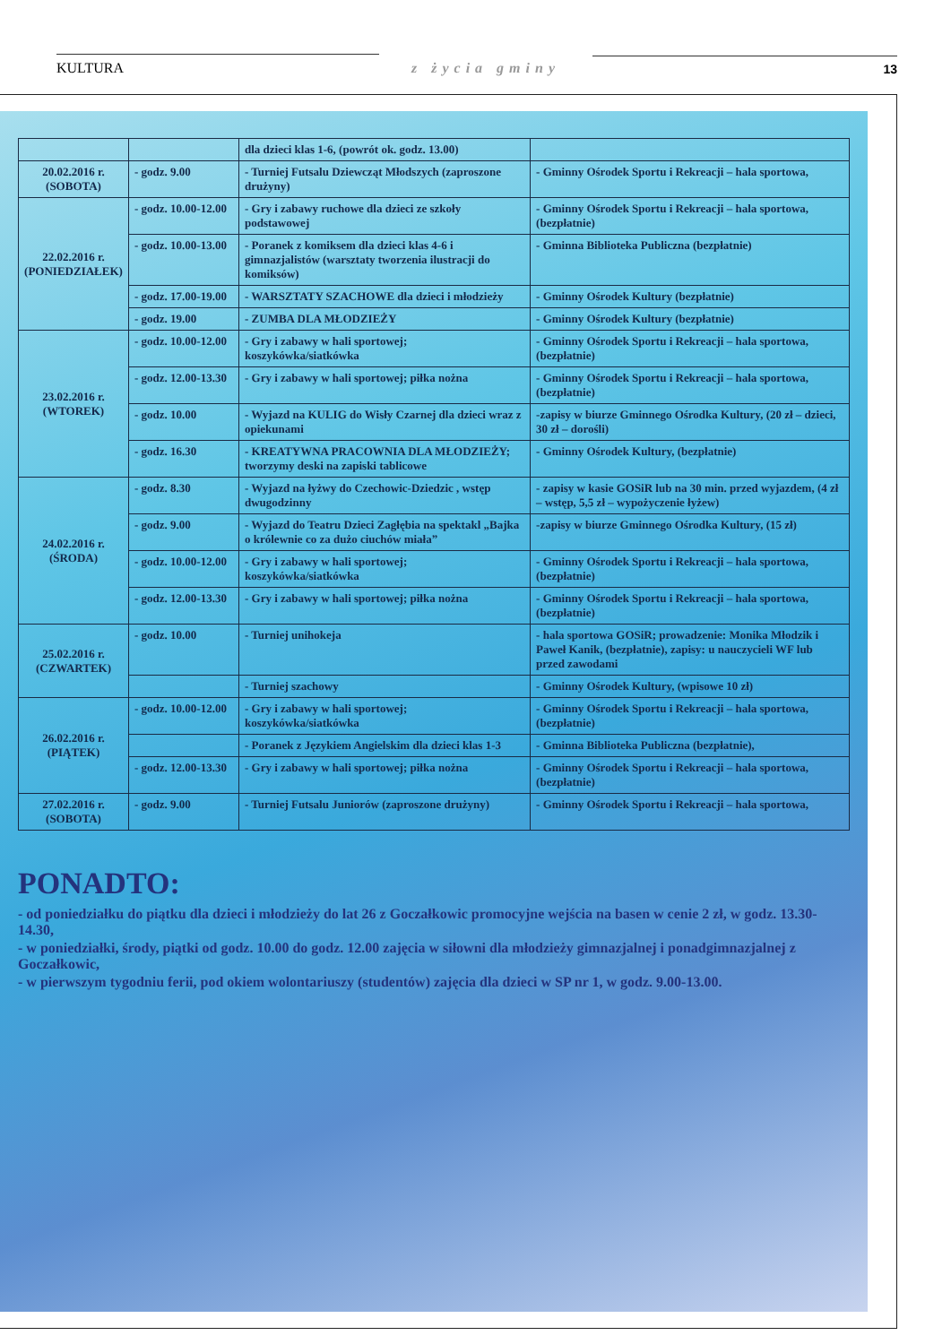KULTURA
z życia gminy
13
| | | dla dzieci klas 1-6, (powrót ok. godz. 13.00) | |
| 20.02.2016 r. (SOBOTA) | - godz. 9.00 | - Turniej Futsalu Dziewcząt Młodszych (zaproszone drużyny) | - Gminny Ośrodek Sportu i Rekreacji – hala sportowa, |
| 22.02.2016 r. (PONIEDZIAŁEK) | - godz. 10.00-12.00 | - Gry i zabawy ruchowe dla dzieci ze szkoły podstawowej | - Gminny Ośrodek Sportu i Rekreacji – hala sportowa, (bezpłatnie) |
| | - godz. 10.00-13.00 | - Poranek z komiksem dla dzieci klas 4-6 i gimnazjalistów (warsztaty tworzenia ilustracji do komiksów) | - Gminna Biblioteka Publiczna (bezpłatnie) |
| | - godz. 17.00-19.00 | - WARSZTATY SZACHOWE dla dzieci i młodzieży | - Gminny Ośrodek Kultury (bezpłatnie) |
| | - godz. 19.00 | - ZUMBA DLA MŁODZIEŻY | - Gminny Ośrodek Kultury (bezpłatnie) |
| 23.02.2016 r. (WTOREK) | - godz. 10.00-12.00 | - Gry i zabawy w hali sportowej; koszykówka/siatkówka | - Gminny Ośrodek Sportu i Rekreacji – hala sportowa, (bezpłatnie) |
| | - godz. 12.00-13.30 | - Gry i zabawy w hali sportowej; piłka nożna | - Gminny Ośrodek Sportu i Rekreacji – hala sportowa, (bezpłatnie) |
| | - godz. 10.00 | - Wyjazd na KULIG do Wisły Czarnej dla dzieci wraz z opiekunami | -zapisy w biurze Gminnego Ośrodka Kultury, (20 zł – dzieci, 30 zł – dorośli) |
| | - godz. 16.30 | - KREATYWNA PRACOWNIA DLA MŁODZIEŻY; tworzymy deski na zapiski tablicowe | - Gminny Ośrodek Kultury, (bezpłatnie) |
| 24.02.2016 r. (ŚRODA) | - godz. 8.30 | - Wyjazd na łyżwy do Czechowic-Dziedzic , wstęp dwugodzinny | - zapisy w kasie GOSiR lub na 30 min. przed wyjazdem, (4 zł – wstęp, 5,5 zł – wypożyczenie łyżew) |
| | - godz. 9.00 | - Wyjazd do Teatru Dzieci Zagłębia na spektakl „Bajka o królewnie co za dużo ciuchów miała” | -zapisy w biurze Gminnego Ośrodka Kultury, (15 zł) |
| | - godz. 10.00-12.00 | - Gry i zabawy w hali sportowej; koszykówka/siatkówka | - Gminny Ośrodek Sportu i Rekreacji – hala sportowa, (bezpłatnie) |
| | - godz. 12.00-13.30 | - Gry i zabawy w hali sportowej; piłka nożna | - Gminny Ośrodek Sportu i Rekreacji – hala sportowa, (bezpłatnie) |
| 25.02.2016 r. (CZWARTEK) | - godz. 10.00 | - Turniej unihokeja | - hala sportowa GOSiR; prowadzenie: Monika Młodzik i Paweł Kanik, (bezpłatnie), zapisy: u nauczycieli WF lub przed zawodami |
| | | - Turniej szachowy | - Gminny Ośrodek Kultury, (wpisowe 10 zł) |
| 26.02.2016 r. (PIĄTEK) | - godz. 10.00-12.00 | - Gry i zabawy w hali sportowej; koszykówka/siatkówka | - Gminny Ośrodek Sportu i Rekreacji – hala sportowa, (bezpłatnie) |
| | | - Poranek z Językiem Angielskim dla dzieci klas 1-3 | - Gminna Biblioteka Publiczna (bezpłatnie), |
| | - godz. 12.00-13.30 | - Gry i zabawy w hali sportowej; piłka nożna | - Gminny Ośrodek Sportu i Rekreacji – hala sportowa, (bezpłatnie) |
| 27.02.2016 r. (SOBOTA) | - godz. 9.00 | - Turniej Futsalu Juniorów (zaproszone drużyny) | - Gminny Ośrodek Sportu i Rekreacji – hala sportowa, |
PONADTO:
- od poniedziałku do piątku dla dzieci i młodzieży do lat 26 z Goczałkowic promocyjne wejścia na basen w cenie 2 zł, w godz. 13.30-14.30,
- w poniedziałki, środy, piątki od godz. 10.00 do godz. 12.00 zajęcia w siłowni dla młodzieży gimnazjalnej i ponadgimnazjalnej z Goczałkowic,
- w pierwszym tygodniu ferii, pod okiem wolontariuszy (studentów) zajęcia dla dzieci w SP nr 1, w godz. 9.00-13.00.